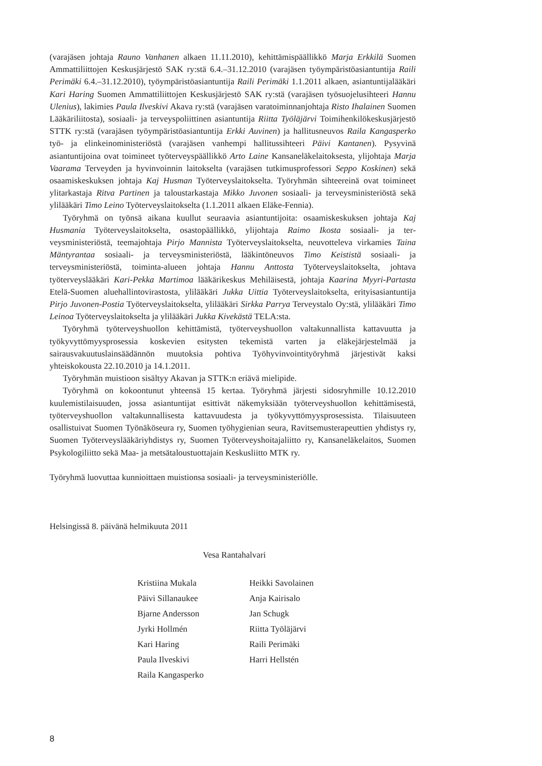(varajäsen johtaja Rauno Vanhanen alkaen 11.11.2010), kehittämispäällikkö Marja Erkkilä Suomen Ammattiliittojen Keskusjärjestö SAK ry:stä 6.4.–31.12.2010 (varajäsen työympäristö­asiantuntija Raili Perimäki 6.4.–31.12.2010), työympäristöasiantuntija Raili Perimäki 1.1.2011 alkaen, asiantuntijalääkäri Kari Haring Suomen Ammattiliittojen Keskusjärjestö SAK ry:stä (varajäsen työsuojelusihteeri Hannu Ulenius), lakimies Paula Ilveskivi Akava ry:stä (varajäsen varatoiminnanjohtaja Risto Ihalainen Suomen Lääkäriliitosta), sosiaali- ja terveyspoliittinen asiantuntija Riitta Työläjärvi Toimihenkilökeskusjärjestö STTK ry:stä (varajäsen työympä­ristöasiantuntija Erkki Auvinen) ja hallitusneuvos Raila Kangasperko työ- ja elinkeinominis­teriöstä (varajäsen vanhempi hallitussihteeri Päivi Kantanen). Pysyvinä asiantuntijoina ovat toimineet työterveyspäällikkö Arto Laine Kansaneläkelaitoksesta, ylijohtaja Marja Vaarama Terveyden ja hyvinvoinnin laitokselta (varajäsen tutkimusprofessori Seppo Koskinen) sekä osaamiskeskuksen johtaja Kaj Husman Työterveyslaitokselta. Työryhmän sihteereinä ovat toimineet ylitarkastaja Ritva Partinen ja taloustarkastaja Mikko Juvonen sosiaali- ja terveys­ministeriöstä sekä ylilääkäri Timo Leino Työterveyslaitokselta (1.1.2011 alkaen Eläke-Fennia).
Työryhmä on työnsä aikana kuullut seuraavia asiantuntijoita: osaamiskeskuksen johtaja Kaj Husmania Työterveyslaitokselta, osastopäällikkö, ylijohtaja Raimo Ikosta sosiaali- ja ter­veysministeriöstä, teemajohtaja Pirjo Mannista Työterveyslaitokselta, neuvotteleva virkamies Taina Mäntyrantaa sosiaali- ja terveysministeriöstä, lääkintöneuvos Timo Keististä sosiaali- ja terveysministeriöstä, toiminta-alueen johtaja Hannu Anttosta Työterveyslaitokselta, johtava työterveyslääkäri Kari-Pekka Martimoa lääkärikeskus Mehiläisestä, johtaja Kaarina Myyri-Partasta Etelä-Suomen aluehallintovirastosta, ylilääkäri Jukka Uittia Työterveyslaitokselta, eri­tyisasiantuntija Pirjo Juvonen-Postia Työterveyslaitokselta, ylilääkäri Sirkka Parrya Terveystalo Oy:stä, ylilääkäri Timo Leinoa Työterveyslaitokselta ja ylilääkäri Jukka Kivekästä TELA:sta.
Työryhmä työterveyshuollon kehittämistä, työterveyshuollon valtakunnallista kattavuut­ta ja työkyvyttömyysprosessia koskevien esitysten tekemistä varten ja eläkejärjestelmää ja sairausvakuutuslainsäädännön muutoksia pohtiva Työhyvinvointityöryhmä järjestivät kaksi yhteiskokousta 22.10.2010 ja 14.1.2011.
Työryhmän muistioon sisältyy Akavan ja STTK:n eriävä mielipide.
Työryhmä on kokoontunut yhteensä 15 kertaa. Työryhmä järjesti sidosryhmille 10.12.2010 kuulemistilaisuuden, jossa asiantuntijat esittivät näkemyksiään työterveyshuollon kehittä­misestä, työterveyshuollon valtakunnallisesta kattavuudesta ja työkyvyttömyysprosessista. Tilaisuuteen osallistuivat Suomen Työnäköseura ry, Suomen työhygienian seura, Ravitse­musterapeuttien yhdistys ry, Suomen Työterveyslääkäriyhdistys ry, Suomen Työterveyshoi­tajaliitto ry, Kansaneläkelaitos, Suomen Psykologiliitto sekä Maa- ja metsätaloustuottajain Keskusliitto MTK ry.
Työryhmä luovuttaa kunnioittaen muistionsa sosiaali- ja terveysministeriölle.
Helsingissä 8. päivänä helmikuuta 2011
Vesa Rantahalvari
Kristiina Mukala
Päivi Sillanaukee
Bjarne Andersson
Jyrki Hollmén
Kari Haring
Paula Ilveskivi
Raila Kangasperko
Heikki Savolainen
Anja Kairisalo
Jan Schugk
Riitta Työläjärvi
Raili Perimäki
Harri Hellstén
8